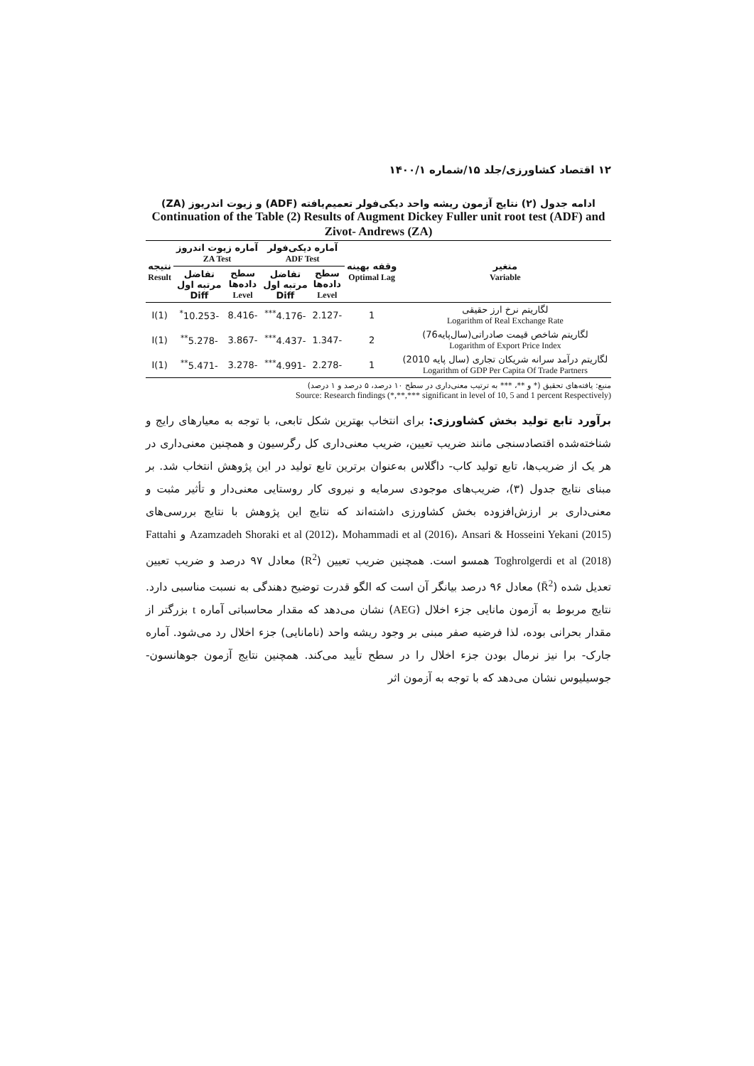۱۲ اقتصاد کشاورزی/جلد ۱۵/شماره ۱۴۰۰/۱
ادامه جدول (۲) نتایج آزمون ریشه واحد دیکی‌فولر تعمیم‌یافته (ADF) و زیوت اندریوز (ZA)
Continuation of the Table (2) Results of Augment Dickey Fuller unit root test (ADF) and Zivot- Andrews (ZA)
| متغیر Variable | وقفه بهینه Optimal Lag | آماره دیکی‌فولر ADF Test | | آماره زیوت اندروز ZA Test | | نتیجه Result |
| --- | --- | --- | --- | --- | --- | --- |
| | | سطح داده‌ها Level | تفاضل مرتبه اول Diff | سطح داده‌ها Level | تفاضل مرتبه اول Diff | |
| لگاریتم نرخ ارز حقیقی Logarithm of Real Exchange Rate | 1 | -2.127 | -4.176<sup>***</sup> | -8.416 | -10.253<sup>*</sup> | I(1) |
| لگاریتم شاخص قیمت صادراتی(سال‌پایه76) Logarithm of Export Price Index | 2 | -1.347 | -4.437<sup>***</sup> | -3.867 | -5.278<sup>**</sup> | I(1) |
| لگاریتم درآمد سرانه شریکان تجاری (سال پایه 2010) Logarithm of GDP Per Capita Of Trade Partners | 1 | -2.278 | -4.991<sup>***</sup> | -3.278 | -5.471<sup>**</sup> | I(1) |
منبع: یافته‌های تحقیق (* و **، *** به ترتیب معنی‌داری در سطح ۱۰ درصد، ۵ درصد و ۱ درصد)
Source: Research findings (*,**,*** significant in level of 10, 5 and 1 percent Respectively)
برآورد تابع تولید بخش کشاورزی: برای انتخاب بهترین شکل تابعی، با توجه به معیارهای رایج و شناخته‌شده اقتصادسنجی مانند ضریب تعیین، ضریب معنی‌داری کل رگرسیون و همچنین معنی‌داری در هر یک از ضریب‌ها، تابع تولید کاب- داگلاس به‌عنوان برترین تابع تولید در این پژوهش انتخاب شد. بر مبنای نتایج جدول (۳)، ضریب‌های موجودی سرمایه و نیروی کار روستایی معنی‌دار و تأثیر مثبت و معنی‌داری بر ارزش‌افزوده بخش کشاورزی داشته‌اند که نتایج این پژوهش با نتایج بررسی‌های Azamzadeh Shoraki et al (2012)، Mohammadi et al (2016)، Ansari & Hosseini Yekani (2015) و Fattahi Toghrolgerdi et al (2018) همسو است. همچنین ضریب تعیین (R<sup>2</sup>) معادل ۹۷ درصد و ضریب تعیین تعدیل شده (R̄<sup>2</sup>) معادل ۹۶ درصد بیانگر آن است که الگو قدرت توضیح دهندگی به نسبت مناسبی دارد. نتایج مربوط به آزمون مانایی جزء اخلال (AEG) نشان می‌دهد که مقدار محاسباتی آماره t بزرگتر از مقدار بحرانی بوده، لذا فرضیه صفر مبنی بر وجود ریشه واحد (نامانایی) جزء اخلال رد می‌شود. آماره جارک- برا نیز نرمال بودن جزء اخلال را در سطح تأیید می‌کند. همچنین نتایج آزمون جوهانسون- جوسیلیوس نشان می‌دهد که با توجه به آزمون اثر